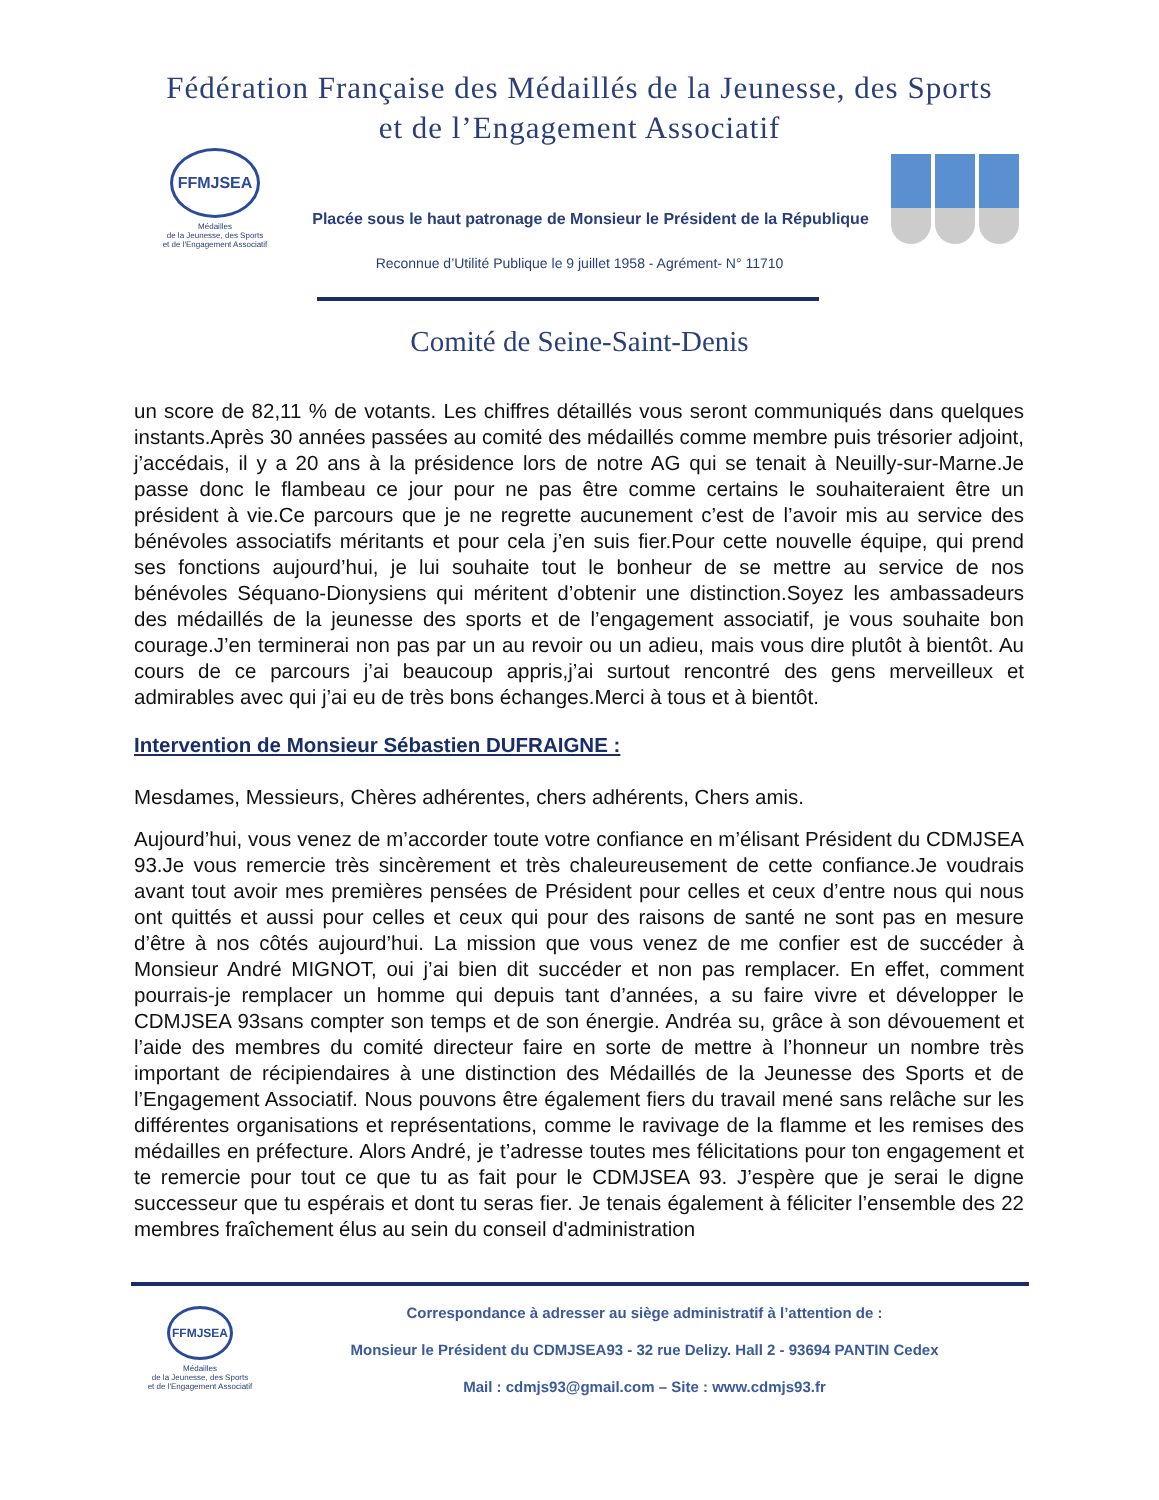Fédération Française des Médaillés de la Jeunesse, des Sports
et de l’Engagement Associatif
FFMJSEA
Médailles
de la Jeunesse, des Sports
et de l'Engagement Associatif
Placée sous le haut patronage de Monsieur le Président de la République
Reconnue d’Utilité Publique le 9 juillet 1958 - Agrément- N° 11710
Comité de Seine-Saint-Denis
un score de 82,11 % de votants. Les chiffres détaillés vous seront communiqués dans quelques instants.Après 30 années passées au comité des médaillés comme membre puis trésorier adjoint, j’accédais, il y a 20 ans à la présidence lors de notre AG qui se tenait à Neuilly-sur-Marne.Je passe donc le flambeau ce jour pour ne pas être comme certains le souhaiteraient être un président à vie.Ce parcours que je ne regrette aucunement c’est de l’avoir mis au service des bénévoles associatifs méritants et pour cela j’en suis fier.Pour cette nouvelle équipe, qui prend ses fonctions aujourd’hui, je lui souhaite tout le bonheur de se mettre au service de nos bénévoles Séquano-Dionysiens qui méritent d’obtenir une distinction.Soyez les ambassadeurs des médaillés de la jeunesse des sports et de l’engagement associatif, je vous souhaite bon courage.J’en terminerai non pas par un au revoir ou un adieu, mais vous dire plutôt à bientôt. Au cours de ce parcours j’ai beaucoup appris,j’ai surtout rencontré des gens merveilleux et admirables avec qui j’ai eu de très bons échanges.Merci à tous et à bientôt.
Intervention de Monsieur Sébastien DUFRAIGNE :
Mesdames, Messieurs, Chères adhérentes, chers adhérents, Chers amis.
Aujourd’hui, vous venez de m’accorder toute votre confiance en m’élisant Président du CDMJSEA 93.Je vous remercie très sincèrement et très chaleureusement de cette confiance.Je voudrais avant tout avoir mes premières pensées de Président pour celles et ceux d’entre nous qui nous ont quittés et aussi pour celles et ceux qui pour des raisons de santé ne sont pas en mesure d’être à nos côtés aujourd’hui. La mission que vous venez de me confier est de succéder à Monsieur André MIGNOT, oui j’ai bien dit succéder et non pas remplacer. En effet, comment pourrais-je remplacer un homme qui depuis tant d’années, a su faire vivre et développer le CDMJSEA 93sans compter son temps et de son énergie. Andréa su, grâce à son dévouement et l’aide des membres du comité directeur faire en sorte de mettre à l’honneur un nombre très important de récipiendaires à une distinction des Médaillés de la Jeunesse des Sports et de l’Engagement Associatif. Nous pouvons être également fiers du travail mené sans relâche sur les différentes organisations et représentations, comme le ravivage de la flamme et les remises des médailles en préfecture. Alors André, je t’adresse toutes mes félicitations pour ton engagement et te remercie pour tout ce que tu as fait pour le CDMJSEA 93. J’espère que je serai le digne successeur que tu espérais et dont tu seras fier. Je tenais également à féliciter l’ensemble des 22 membres fraîchement élus au sein du conseil d'administration
FFMJSEA
Médailles
de la Jeunesse, des Sports
et de l'Engagement Associatif
Correspondance à adresser au siège administratif à l’attention de :
Monsieur le Président du CDMJSEA93 - 32 rue Delizy. Hall 2 - 93694 PANTIN Cedex
Mail : cdmjs93@gmail.com – Site : www.cdmjs93.fr